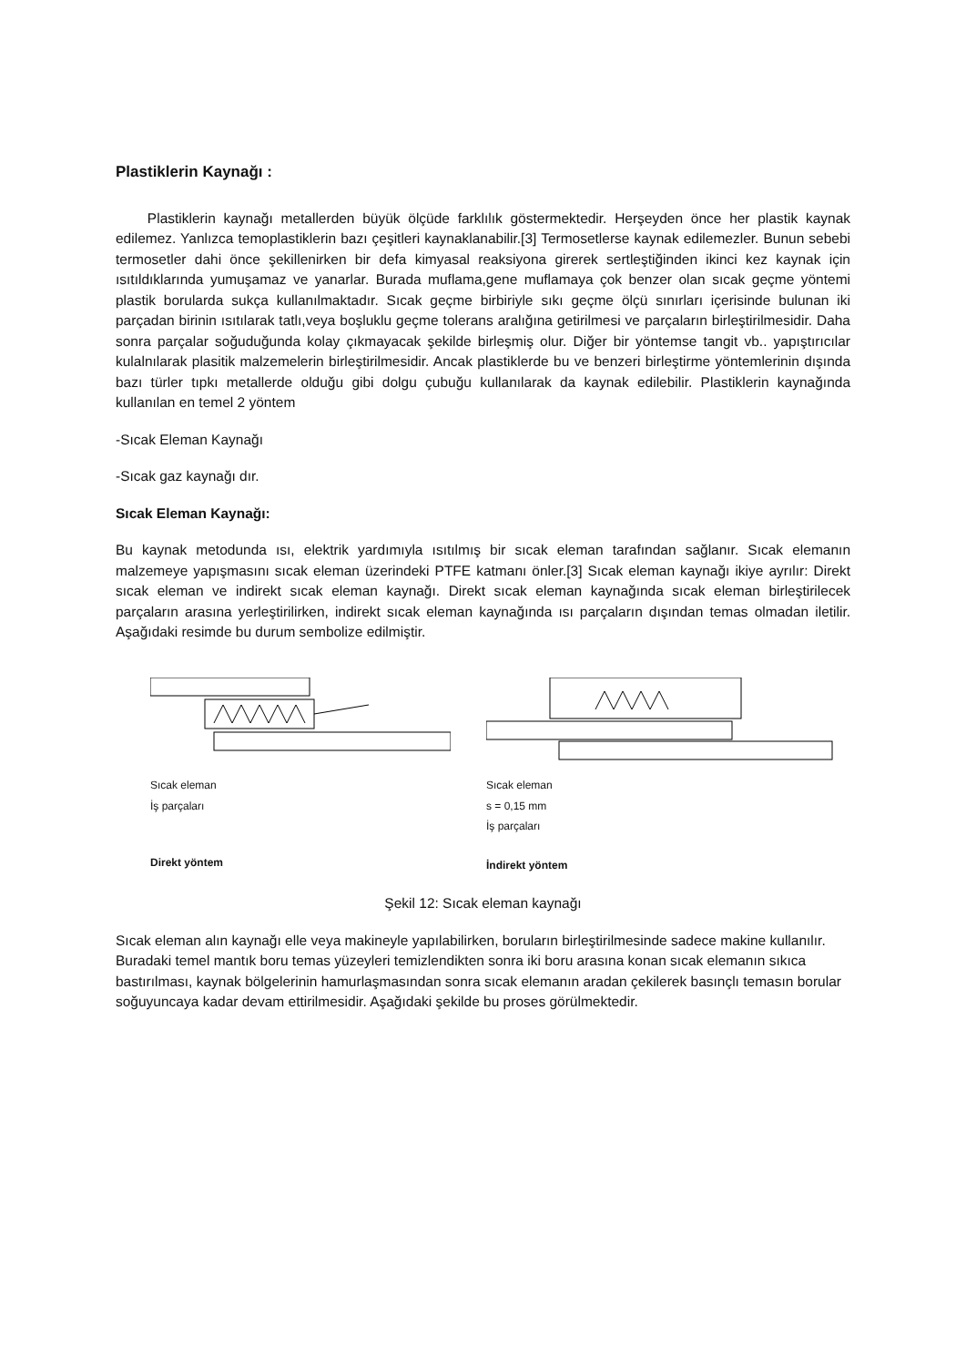Plastiklerin Kaynağı :
Plastiklerin kaynağı metallerden büyük ölçüde farklılık göstermektedir. Herşeyden önce her plastik kaynak edilemez. Yanlızca temoplastiklerin bazı çeşitleri kaynaklanabilir.[3] Termosetlerse kaynak edilemezler. Bunun sebebi termosetler dahi önce şekillenirken bir defa kimyasal reaksiyona girerek sertleştiğinden ikinci kez kaynak için ısıtıldıklarında yumuşamaz ve yanarlar. Burada muflama,gene muflamaya çok benzer olan sıcak geçme yöntemi plastik borularda sukça kullanılmaktadır. Sıcak geçme birbiriyle sıkı geçme ölçü sınırları içerisinde bulunan iki parçadan birinin ısıtılarak tatlı,veya boşluklu geçme tolerans aralığına getirilmesi ve parçaların birleştirilmesidir. Daha sonra parçalar soğuduğunda kolay çıkmayacak şekilde birleşmiş olur. Diğer bir yöntemse tangit vb.. yapıştırıcılar kulalnılarak plasitik malzemelerin birleştirilmesidir. Ancak plastiklerde bu ve benzeri birleştirme yöntemlerinin dışında bazı türler tıpkı metallerde olduğu gibi dolgu çubuğu kullanılarak da kaynak edilebilir. Plastiklerin kaynağında kullanılan en temel 2 yöntem
-Sıcak Eleman Kaynağı
-Sıcak gaz kaynağı dır.
Sıcak Eleman Kaynağı:
Bu kaynak metodunda ısı, elektrik yardımıyla ısıtılmış bir sıcak eleman tarafından sağlanır. Sıcak elemanın malzemeye yapışmasını sıcak eleman üzerindeki PTFE katmanı önler.[3] Sıcak eleman kaynağı ikiye ayrılır: Direkt sıcak eleman ve indirekt sıcak eleman kaynağı. Direkt sıcak eleman kaynağında sıcak eleman birleştirilecek parçaların arasına yerleştirilirken, indirekt sıcak eleman kaynağında ısı parçaların dışından temas olmadan iletilir. Aşağıdaki resimde bu durum sembolize edilmiştir.
Sıcak eleman
İş parçaları
Direkt yöntem
Sıcak eleman
s = 0,15 mm
İş parçaları
İndirekt yöntem
Şekil 12: Sıcak eleman kaynağı
Sıcak eleman alın kaynağı elle veya makineyle yapılabilirken, boruların birleştirilmesinde sadece makine kullanılır. Buradaki temel mantık boru temas yüzeyleri temizlendikten sonra iki boru arasına konan sıcak elemanın sıkıca bastırılması, kaynak bölgelerinin hamurlaşmasından sonra sıcak elemanın aradan çekilerek basınçlı temasın borular soğuyuncaya kadar devam ettirilmesidir. Aşağıdaki şekilde bu proses görülmektedir.